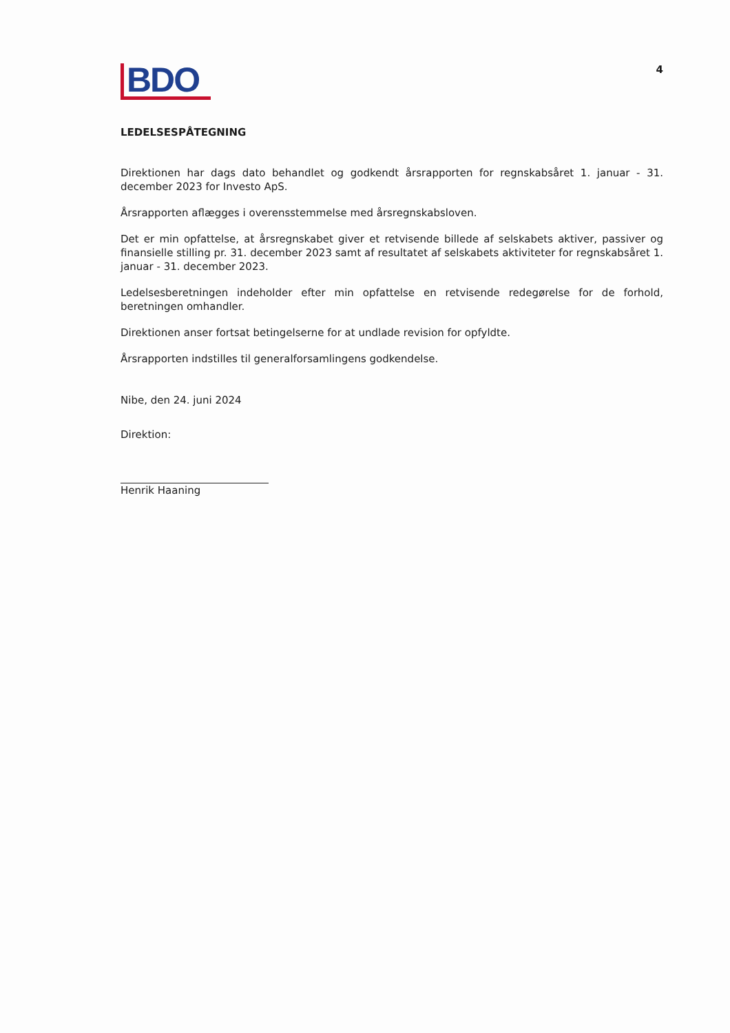BDO
4
LEDELSESPÅTEGNING
Direktionen har dags dato behandlet og godkendt årsrapporten for regnskabsåret 1. januar - 31. december 2023 for Investo ApS.
Årsrapporten aflægges i overensstemmelse med årsregnskabsloven.
Det er min opfattelse, at årsregnskabet giver et retvisende billede af selskabets aktiver, passiver og finansielle stilling pr. 31. december 2023 samt af resultatet af selskabets aktiviteter for regnskabsåret 1. januar - 31. december 2023.
Ledelsesberetningen indeholder efter min opfattelse en retvisende redegørelse for de forhold, beretningen omhandler.
Direktionen anser fortsat betingelserne for at undlade revision for opfyldte.
Årsrapporten indstilles til generalforsamlingens godkendelse.
Nibe, den 24. juni 2024
Direktion:
Henrik Haaning